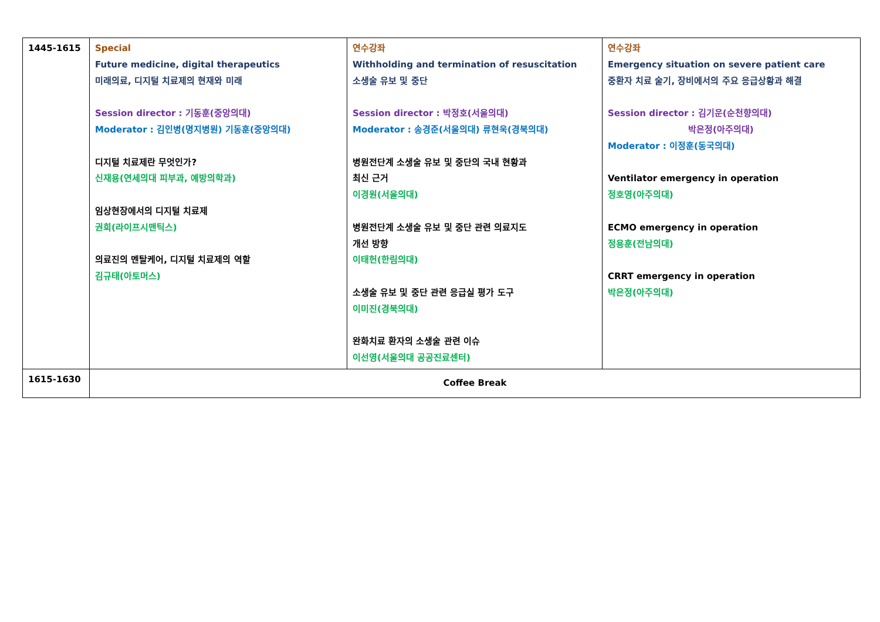| 1445-1615 | Special Future medicine, digital therapeutics 미래의료, 디지털 치료제의 현재와 미래 Session director : 기동훈(중앙의대) Moderator : 김인병(명지병원) 기동훈(중앙의대) 디지털 치료제란 무엇인가? 신재용(연세의대 피부과, 예방의학과) 임상현장에서의 디지털 치료제 권희(라이프시맨틱스) 의료진의 멘탈케어, 디지털 치료제의 역할 김규태(아토머스) | 연수강좌 Withholding and termination of resuscitation 소생술 유보 및 중단 Session director : 박정호(서울의대) Moderator : 송경준(서울의대) 류현욱(경북의대) 병원전단계 소생술 유보 및 중단의 국내 현황과 최신 근거 이경원(서울의대) 병원전단계 소생술 유보 및 중단 관련 의료지도 개선 방향 이태헌(한림의대) 소생술 유보 및 중단 관련 응급실 평가 도구 이미진(경북의대) 완화치료 환자의 소생술 관련 이슈 이선영(서울의대 공공진료센터) | 연수강좌 Emergency situation on severe patient care 중환자 치료 술기, 장비에서의 주요 응급상황과 해결 Session director : 김기운(순천향의대) 박은정(아주의대) Moderator : 이정훈(동국의대) Ventilator emergency in operation 정호영(아주의대) ECMO emergency in operation 정용훈(전남의대) CRRT emergency in operation 박은정(아주의대) |
| 1615-1630 | Coffee Break | | |